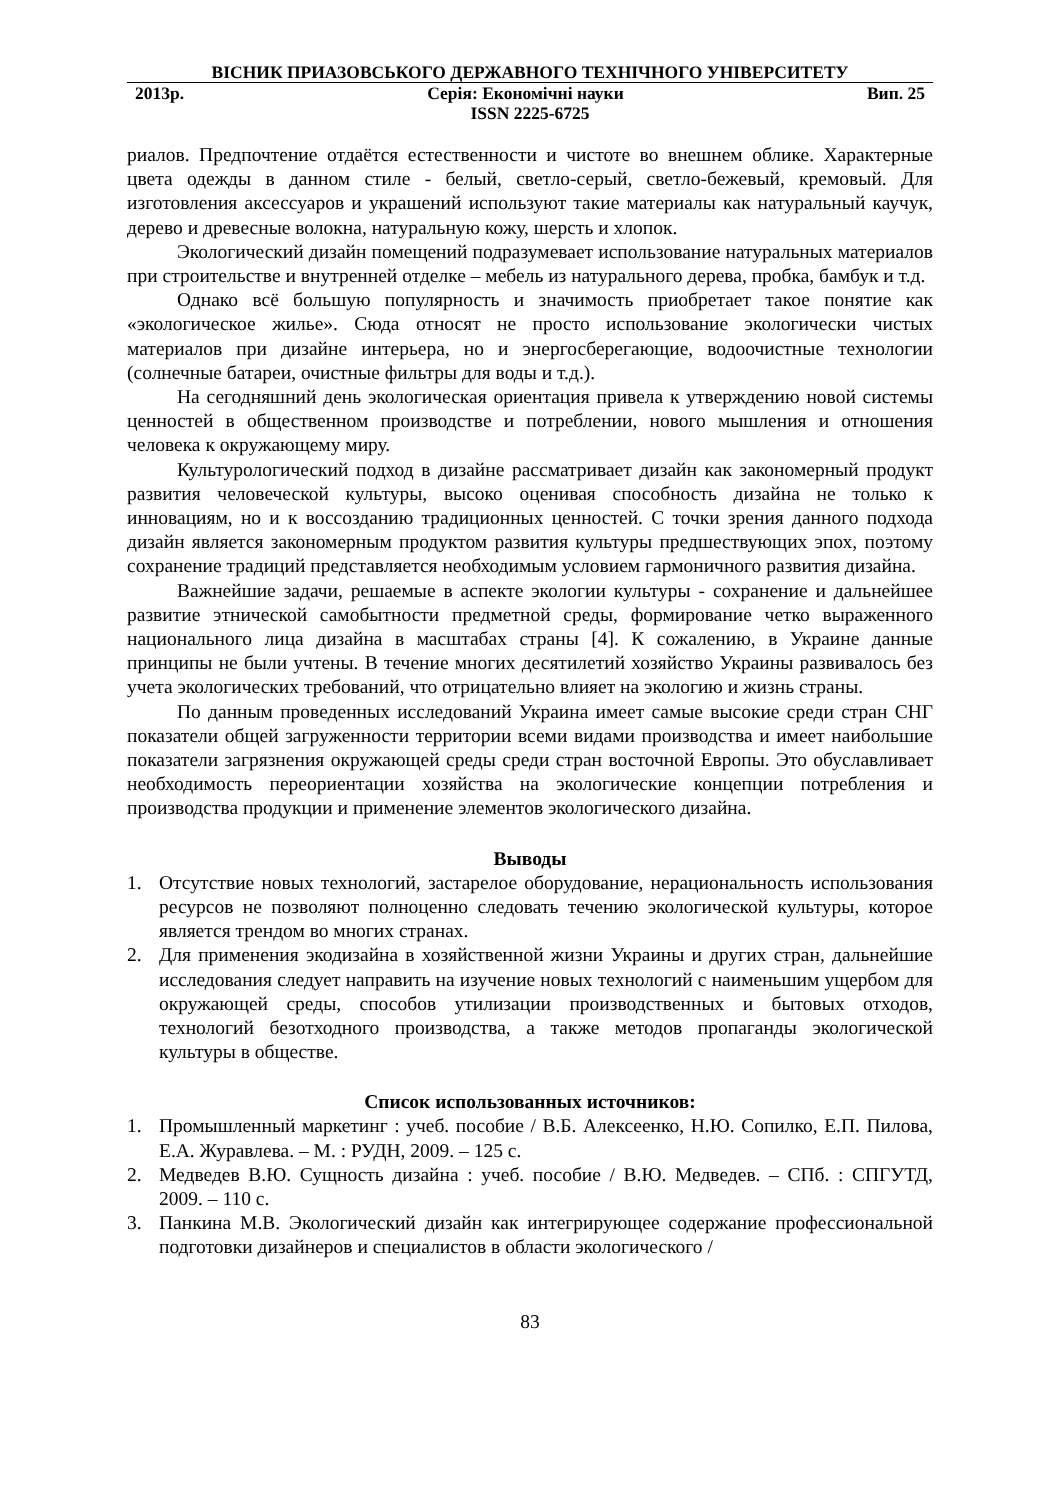ВІСНИК ПРИАЗОВСЬКОГО ДЕРЖАВНОГО ТЕХНІЧНОГО УНІВЕРСИТЕТУ
2013р. Серія: Економічні науки Вип. 25
ISSN 2225-6725
риалов. Предпочтение отдаётся естественности и чистоте во внешнем облике. Характерные цвета одежды в данном стиле - белый, светло-серый, светло-бежевый, кремовый. Для изготовления аксессуаров и украшений используют такие материалы как натуральный каучук, дерево и древесные волокна, натуральную кожу, шерсть и хлопок.
Экологический дизайн помещений подразумевает использование натуральных материалов при строительстве и внутренней отделке – мебель из натурального дерева, пробка, бамбук и т.д.
Однако всё большую популярность и значимость приобретает такое понятие как «экологическое жилье». Сюда относят не просто использование экологически чистых материалов при дизайне интерьера, но и энергосберегающие, водоочистные технологии (солнечные батареи, очистные фильтры для воды и т.д.).
На сегодняшний день экологическая ориентация привела к утверждению новой системы ценностей в общественном производстве и потреблении, нового мышления и отношения человека к окружающему миру.
Культурологический подход в дизайне рассматривает дизайн как закономерный продукт развития человеческой культуры, высоко оценивая способность дизайна не только к инновациям, но и к воссозданию традиционных ценностей. С точки зрения данного подхода дизайн является закономерным продуктом развития культуры предшествующих эпох, поэтому сохранение традиций представляется необходимым условием гармоничного развития дизайна.
Важнейшие задачи, решаемые в аспекте экологии культуры - сохранение и дальнейшее развитие этнической самобытности предметной среды, формирование четко выраженного национального лица дизайна в масштабах страны [4]. К сожалению, в Украине данные принципы не были учтены. В течение многих десятилетий хозяйство Украины развивалось без учета экологических требований, что отрицательно влияет на экологию и жизнь страны.
По данным проведенных исследований Украина имеет самые высокие среди стран СНГ показатели общей загруженности территории всеми видами производства и имеет наибольшие показатели загрязнения окружающей среды среди стран восточной Европы. Это обуславливает необходимость переориентации хозяйства на экологические концепции потребления и производства продукции и применение элементов экологического дизайна.
Выводы
1. Отсутствие новых технологий, застарелое оборудование, нерациональность использования ресурсов не позволяют полноценно следовать течению экологической культуры, которое является трендом во многих странах.
2. Для применения экодизайна в хозяйственной жизни Украины и других стран, дальнейшие исследования следует направить на изучение новых технологий с наименьшим ущербом для окружающей среды, способов утилизации производственных и бытовых отходов, технологий безотходного производства, а также методов пропаганды экологической культуры в обществе.
Список использованных источников:
1. Промышленный маркетинг : учеб. пособие / В.Б. Алексеенко, Н.Ю. Сопилко, Е.П. Пилова, Е.А. Журавлева. – М. : РУДН, 2009. – 125 с.
2. Медведев В.Ю. Сущность дизайна : учеб. пособие / В.Ю. Медведев. – СПб. : СПГУТД, 2009. – 110 с.
3. Панкина М.В. Экологический дизайн как интегрирующее содержание профессиональной подготовки дизайнеров и специалистов в области экологического /
83